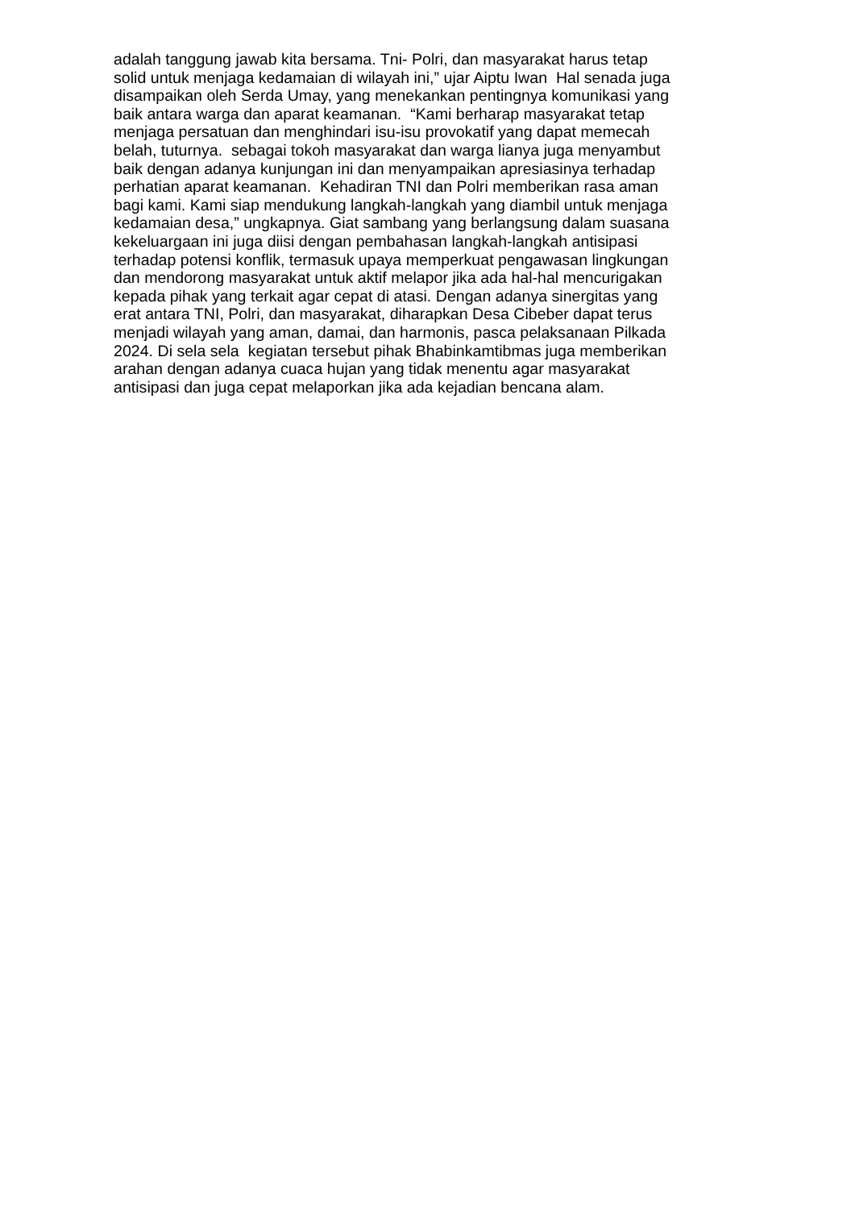adalah tanggung jawab kita bersama. Tni- Polri, dan masyarakat harus tetap
solid untuk menjaga kedamaian di wilayah ini,” ujar Aiptu Iwan Hal senada juga
disampaikan oleh Serda Umay, yang menekankan pentingnya komunikasi yang
baik antara warga dan aparat keamanan. “Kami berharap masyarakat tetap
menjaga persatuan dan menghindari isu-isu provokatif yang dapat memecah
belah, tuturnya. sebagai tokoh masyarakat dan warga lianya juga menyambut
baik dengan adanya kunjungan ini dan menyampaikan apresiasinya terhadap
perhatian aparat keamanan. Kehadiran TNI dan Polri memberikan rasa aman
bagi kami. Kami siap mendukung langkah-langkah yang diambil untuk menjaga
kedamaian desa,” ungkapnya. Giat sambang yang berlangsung dalam suasana
kekeluargaan ini juga diisi dengan pembahasan langkah-langkah antisipasi
terhadap potensi konflik, termasuk upaya memperkuat pengawasan lingkungan
dan mendorong masyarakat untuk aktif melapor jika ada hal-hal mencurigakan
kepada pihak yang terkait agar cepat di atasi. Dengan adanya sinergitas yang
erat antara TNI, Polri, dan masyarakat, diharapkan Desa Cibeber dapat terus
menjadi wilayah yang aman, damai, dan harmonis, pasca pelaksanaan Pilkada
2024. Di sela sela kegiatan tersebut pihak Bhabinkamtibmas juga memberikan
arahan dengan adanya cuaca hujan yang tidak menentu agar masyarakat
antisipasi dan juga cepat melaporkan jika ada kejadian bencana alam.